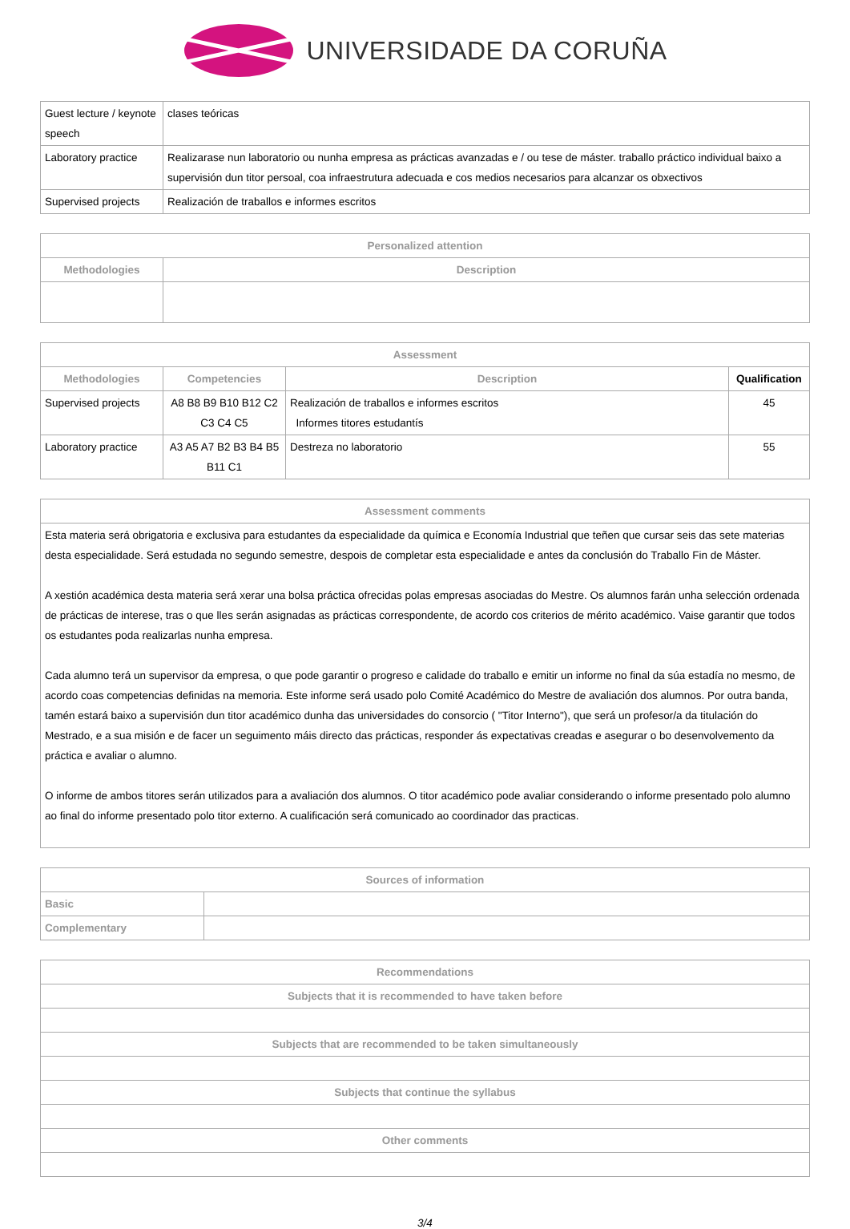UNIVERSIDADE DA CORUÑA
| Guest lecture / keynote speech | clases teóricas |
| Laboratory practice | Realizarase nun laboratorio ou nunha empresa as prácticas avanzadas e / ou tese de máster. traballo práctico individual baixo a supervisión dun titor persoal, coa infraestrutura adecuada e cos medios necesarios para alcanzar os obxectivos |
| Supervised projects | Realización de traballos e informes escritos |
| Personalized attention | |
| --- | --- |
| Methodologies | Description |
| Assessment | | | |
| --- | --- | --- | --- |
| Methodologies | Competencies | Description | Qualification |
| Supervised projects | A8 B8 B9 B10 B12 C2 C3 C4 C5 | Realización de traballos e informes escritos Informes titores estudantís | 45 |
| Laboratory practice | A3 A5 A7 B2 B3 B4 B5 B11 C1 | Destreza no laboratorio | 55 |
| Assessment comments |
| --- |
| Esta materia será obrigatoria e exclusiva para estudantes da especialidade da química e Economía Industrial que teñen que cursar seis das sete materias desta especialidade. Será estudada no segundo semestre, despois de completar esta especialidade e antes da conclusión do Traballo Fin de Máster. A xestión académica desta materia será xerar una bolsa práctica ofrecidas polas empresas asociadas do Mestre. Os alumnos farán unha selección ordenada de prácticas de interese, tras o que lles serán asignadas as prácticas correspondente, de acordo cos criterios de mérito académico. Vaise garantir que todos os estudantes poda realizarlas nunha empresa. Cada alumno terá un supervisor da empresa, o que pode garantir o progreso e calidade do traballo e emitir un informe no final da súa estadía no mesmo, de acordo coas competencias definidas na memoria. Este informe será usado polo Comité Académico do Mestre de avaliación dos alumnos. Por outra banda, tamén estará baixo a supervisión dun titor académico dunha das universidades do consorcio ( "Titor Interno"), que será un profesor/a da titulación do Mestrado, e a sua misión e de facer un seguimento máis directo das prácticas, responder ás expectativas creadas e asegurar o bo desenvolvemento da práctica e avaliar o alumno. O informe de ambos titores serán utilizados para a avaliación dos alumnos. O titor académico pode avaliar considerando o informe presentado polo alumno ao final do informe presentado polo titor externo. A cualificación será comunicado ao coordinador das practicas. |
| Sources of information | |
| --- | --- |
| Basic | |
| Complementary | |
| Recommendations |
| --- |
| Subjects that it is recommended to have taken before |
| Subjects that are recommended to be taken simultaneously |
| Subjects that continue the syllabus |
| Other comments |
3/4